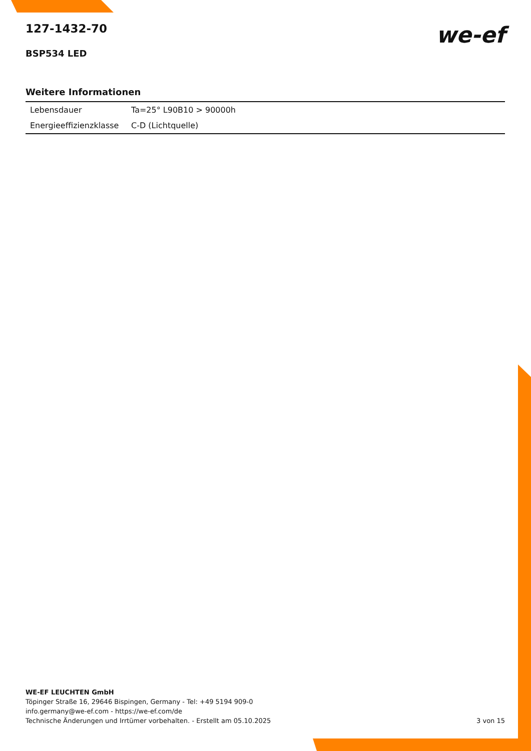127-1432-70
BSP534 LED
we-ef
Weitere Informationen
| Lebensdauer | Ta=25° L90B10 > 90000h |
| Energieeffizienzklasse | C-D (Lichtquelle) |
WE-EF LEUCHTEN GmbH
Töpinger Straße 16, 29646 Bispingen, Germany - Tel: +49 5194 909-0
info.germany@we-ef.com - https://we-ef.com/de
Technische Änderungen und Irrtümer vorbehalten. - Erstellt am 05.10.2025 3 von 15